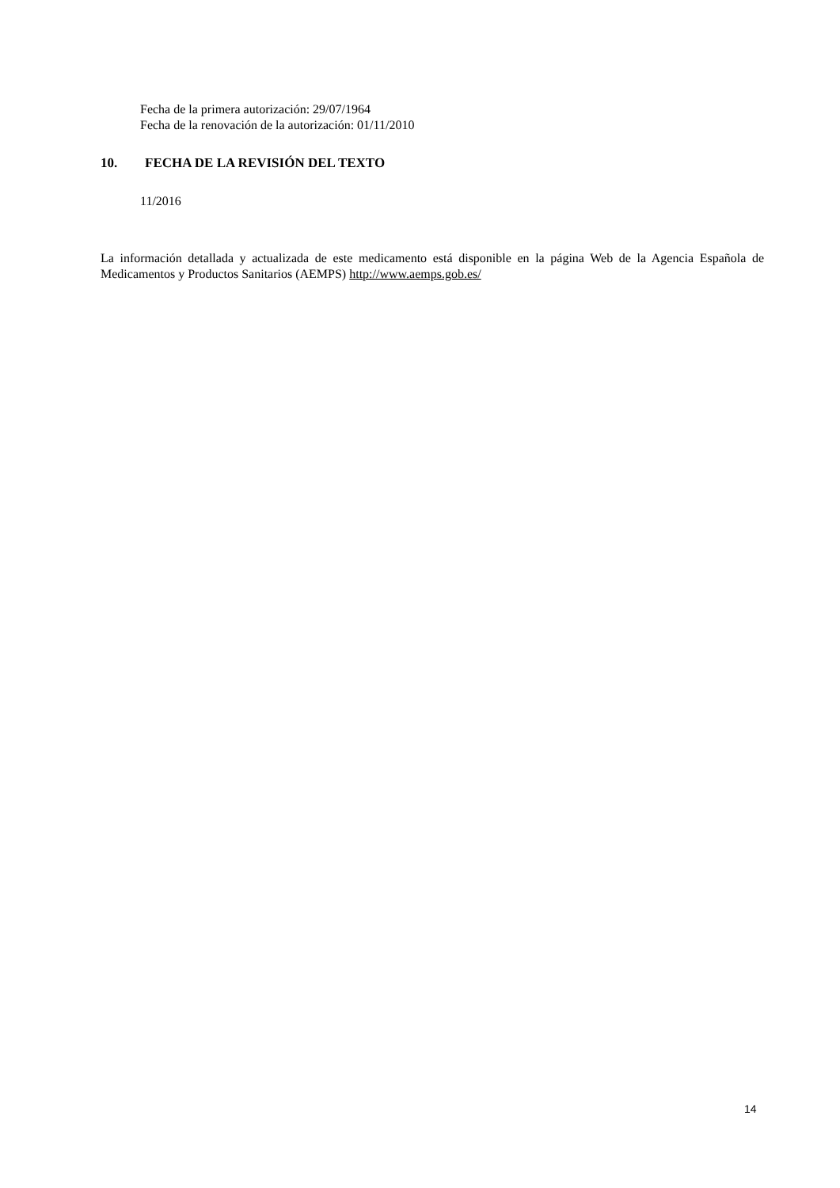Fecha de la primera autorización: 29/07/1964
Fecha de la renovación de la autorización: 01/11/2010
10. FECHA DE LA REVISIÓN DEL TEXTO
11/2016
La información detallada y actualizada de este medicamento está disponible en la página Web de la Agencia Española de Medicamentos y Productos Sanitarios (AEMPS) http://www.aemps.gob.es/
14